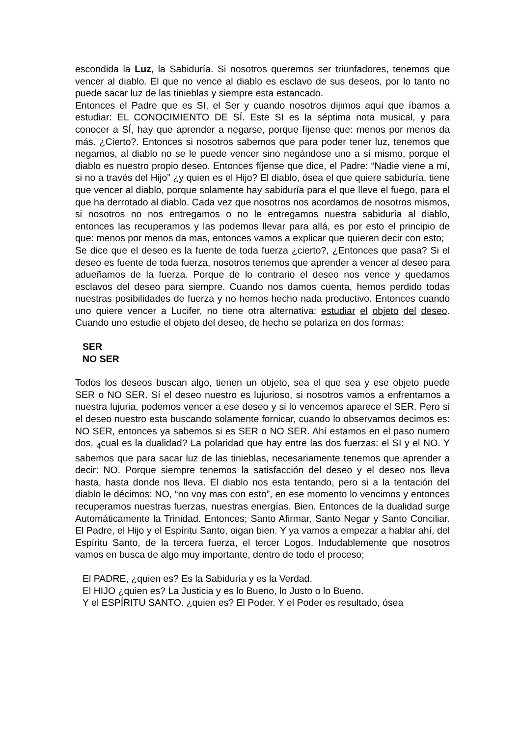escondida la Luz, la Sabiduría. Si nosotros queremos ser triunfadores, tenemos que vencer al diablo. El que no vence al diablo es esclavo de sus deseos, por lo tanto no puede sacar luz de las tinieblas y siempre esta estancado.
Entonces el Padre que es SI, el Ser y cuando nosotros dijimos aquí que íbamos a estudiar: EL CONOCIMIENTO DE SÍ. Este SI es la séptima nota musical, y para conocer a SÍ, hay que aprender a negarse, porque fíjense que: menos por menos da más. ¿Cierto?. Entonces si nosotros sabemos que para poder tener luz, tenemos que negamos, al diablo no se le puede vencer sino negándose uno a sí mismo, porque el diablo es nuestro propio deseo. Entonces fíjense que dice, el Padre: “Nadie viene a mí, si no a través del Hijo” ¿y quien es el Hijo? El diablo, ósea el que quiere sabiduría, tiene que vencer al diablo, porque solamente hay sabiduría para el que lleve el fuego, para el que ha derrotado al diablo. Cada vez que nosotros nos acordamos de nosotros mismos, si nosotros no nos entregamos o no le entregamos nuestra sabiduría al diablo, entonces las recuperamos y las podemos llevar para allá, es por esto el principio de que: menos por menos da mas, entonces vamos a explicar que quieren decir con esto;
Se dice que el deseo es la fuente de toda fuerza ¿cierto?, ¿Entonces que pasa? Si el deseo es fuente de toda fuerza, nosotros tenemos que aprender a vencer al deseo para adueñamos de la fuerza. Porque de lo contrario el deseo nos vence y quedamos esclavos del deseo para siempre. Cuando nos damos cuenta, hemos perdido todas nuestras posibilidades de fuerza y no hemos hecho nada productivo. Entonces cuando uno quiere vencer a Lucifer, no tiene otra alternativa: estudiar el objeto del deseo. Cuando uno estudie el objeto del deseo, de hecho se polariza en dos formas:
SER
NO SER
Todos los deseos buscan algo, tienen un objeto, sea el que sea y ese objeto puede SER o NO SER. Sí el deseo nuestro es lujurioso, si nosotros vamos a enfrentamos a nuestra lujuria, podemos vencer a ese deseo y si lo vencemos aparece el SER. Pero si el deseo nuestro esta buscando solamente fornicar, cuando lo observamos decimos es: NO SER, entonces ya sabemos si es SER o NO SER. Ahí estamos en el paso numero dos, <sub>4</sub>cual es la dualidad? La polaridad que hay entre las dos fuerzas: el SI y el NO. Y sabemos que para sacar luz de las tinieblas, necesariamente tenemos que aprender a decir: NO. Porque siempre tenemos la satisfacción del deseo y el deseo nos lleva hasta, hasta donde nos lleva. El diablo nos esta tentando, pero si a la tentación del diablo le décimos: NO, “no voy mas con esto”, en ese momento lo vencimos y entonces recuperamos nuestras fuerzas, nuestras energías. Bien. Entonces de la dualidad surge Automáticamente la Trinidad. Entonces; Santo Afirmar, Santo Negar y Santo Conciliar. El Padre, el Hijo y el Espíritu Santo, oigan bien. Y ya vamos a empezar a hablar ahí, del Espíritu Santo, de la tercera fuerza, el tercer Logos. Indudablemente que nosotros vamos en busca de algo muy importante, dentro de todo el proceso;
El PADRE, ¿quien es? Es la Sabiduría y es la Verdad.
El HIJO ¿quien es? La Justicia y es lo Bueno, lo Justo o lo Bueno.
Y el ESPÍRITU SANTO. ¿quien es? El Poder. Y el Poder es resultado, ósea